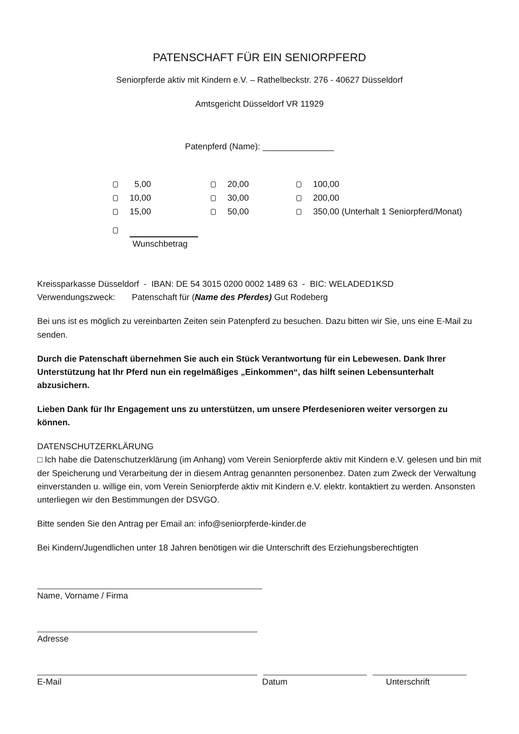PATENSCHAFT FÜR EIN SENIORPFERD
Seniorpferde aktiv mit Kindern e.V. – Rathelbeckstr. 276 - 40627 Düsseldorf
Amtsgericht Düsseldorf VR 11929
Patenpferd (Name): _______________
5,00 20,00 100,00
10,00 30,00 200,00
15,00 50,00 350,00 (Unterhalt 1 Seniorpferd/Monat)
Wunschbetrag
Kreissparkasse Düsseldorf - IBAN: DE 54 3015 0200 0002 1489 63 - BIC: WELADED1KSD
Verwendungszweck: Patenschaft für (Name des Pferdes) Gut Rodeberg
Bei uns ist es möglich zu vereinbarten Zeiten sein Patenpferd zu besuchen. Dazu bitten wir Sie, uns eine E-Mail zu senden.
Durch die Patenschaft übernehmen Sie auch ein Stück Verantwortung für ein Lebewesen. Dank Ihrer Unterstützung hat Ihr Pferd nun ein regelmäßiges „Einkommen“, das hilft seinen Lebensunterhalt abzusichern.
Lieben Dank für Ihr Engagement uns zu unterstützen, um unsere Pferdesenioren weiter versorgen zu können.
DATENSCHUTZERKLÄRUNG
□ Ich habe die Datenschutzerklärung (im Anhang) vom Verein Seniorpferde aktiv mit Kindern e.V. gelesen und bin mit der Speicherung und Verarbeitung der in diesem Antrag genannten personenbez. Daten zum Zweck der Verwaltung einverstanden u. willige ein, vom Verein Seniorpferde aktiv mit Kindern e.V. elektr. kontaktiert zu werden. Ansonsten unterliegen wir den Bestimmungen der DSVGO.
Bitte senden Sie den Antrag per Email an: info@seniorpferde-kinder.de
Bei Kindern/Jugendlichen unter 18 Jahren benötigen wir die Unterschrift des Erziehungsberechtigten
Name, Vorname / Firma
Adresse
E-Mail Datum Unterschrift